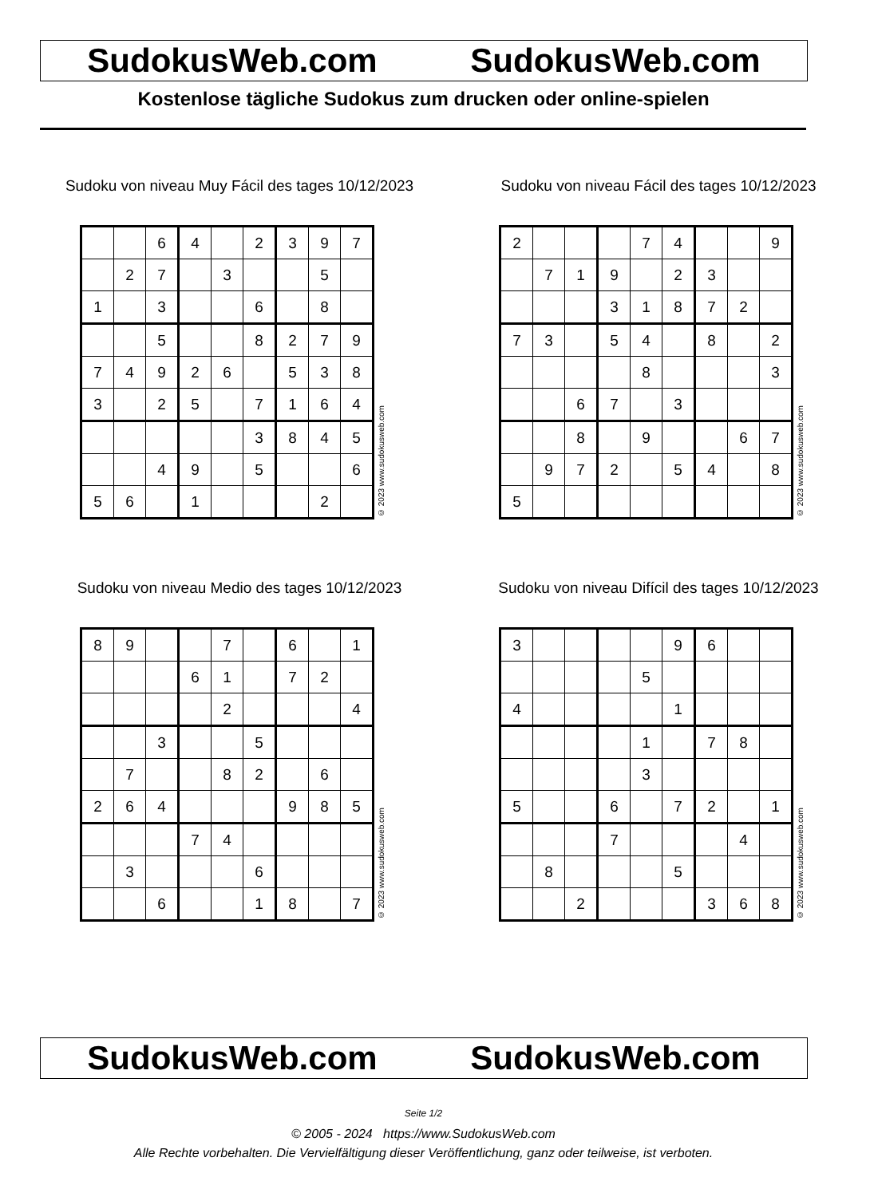SudokusWeb.com SudokusWeb.com
Kostenlose tägliche Sudokus zum drucken oder online-spielen
Sudoku von niveau Muy Fácil des tages 10/12/2023
| | | 6 | 4 | | 2 | 3 | 9 | 7 |
| | 2 | 7 | | 3 | | | 5 | |
| 1 | | 3 | | | 6 | | 8 | |
| | | 5 | | | 8 | 2 | 7 | 9 |
| 7 | 4 | 9 | 2 | 6 | | 5 | 3 | 8 |
| 3 | | 2 | 5 | | 7 | 1 | 6 | 4 |
| | | | | | 3 | 8 | 4 | 5 |
| | | 4 | 9 | | 5 | | | 6 |
| 5 | 6 | | 1 | | | | 2 | |
© 2023 www.sudokusweb.com
Sudoku von niveau Fácil des tages 10/12/2023
| 2 | | | | 7 | 4 | | | 9 |
| | 7 | 1 | 9 | | 2 | 3 | | |
| | | | 3 | 1 | 8 | 7 | 2 | |
| 7 | 3 | | 5 | 4 | | 8 | | 2 |
| | | | | 8 | | | | 3 |
| | | 6 | 7 | | 3 | | | |
| | | 8 | | 9 | | | 6 | 7 |
| | 9 | 7 | 2 | | 5 | 4 | | 8 |
| 5 | | | | | | | | |
© 2023 www.sudokusweb.com
Sudoku von niveau Medio des tages 10/12/2023
| 8 | 9 | | | 7 | | 6 | | 1 |
| | | | 6 | 1 | | 7 | 2 | |
| | | | | 2 | | | | 4 |
| | | 3 | | | 5 | | | |
| | 7 | | | 8 | 2 | | 6 | |
| 2 | 6 | 4 | | | | 9 | 8 | 5 |
| | | | 7 | 4 | | | | |
| | 3 | | | | 6 | | | |
| | | 6 | | | 1 | 8 | | 7 |
© 2023 www.sudokusweb.com
Sudoku von niveau Difícil des tages 10/12/2023
| 3 | | | | | 9 | 6 | | |
| | | | | 5 | | | | |
| 4 | | | | | 1 | | | |
| | | | | 1 | | 7 | 8 | |
| | | | | 3 | | | | |
| 5 | | | 6 | | 7 | 2 | | 1 |
| | | | 7 | | | | 4 | |
| | 8 | | | | 5 | | | |
| | | 2 | | | | 3 | 6 | 8 |
© 2023 www.sudokusweb.com
SudokusWeb.com SudokusWeb.com
Seite 1/2
© 2005 - 2024 https://www.SudokusWeb.com
Alle Rechte vorbehalten. Die Vervielfältigung dieser Veröffentlichung, ganz oder teilweise, ist verboten.